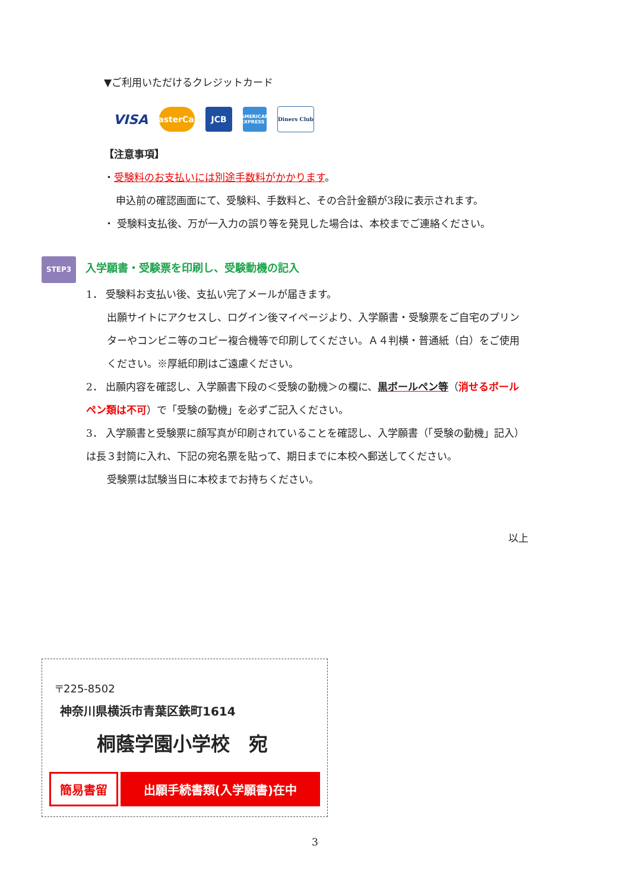▼ご利用いただけるクレジットカード
VISA
MasterCard
JCB
AMERICAN EXPRESS
Diners Club
【注意事項】
・受験料のお支払いには別途手数料がかかります。
申込前の確認画面にて、受験料、手数料と、その合計金額が3段に表示されます。
・ 受験料支払後、万が一入力の誤り等を発見した場合は、本校までご連絡ください。
STEP3 入学願書・受験票を印刷し、受験動機の記入
1． 受験料お支払い後、支払い完了メールが届きます。
出願サイトにアクセスし、ログイン後マイページより、入学願書・受験票をご自宅のプリンターやコンビニ等のコピー複合機等で印刷してください。Ａ４判横・普通紙（白）をご使用ください。※厚紙印刷はご遠慮ください。
2． 出願内容を確認し、入学願書下段の＜受験の動機＞の欄に、黒ボールペン等（消せるボールペン類は不可）で「受験の動機」を必ずご記入ください。
3． 入学願書と受験票に顔写真が印刷されていることを確認し、入学願書（「受験の動機」記入）は長３封筒に入れ、下記の宛名票を貼って、期日までに本校へ郵送してください。
受験票は試験当日に本校までお持ちください。
以上
〒225-8502
神奈川県横浜市青葉区鉄町1614
桐蔭学園小学校　宛
簡易書留 出願手続書類(入学願書)在中
3